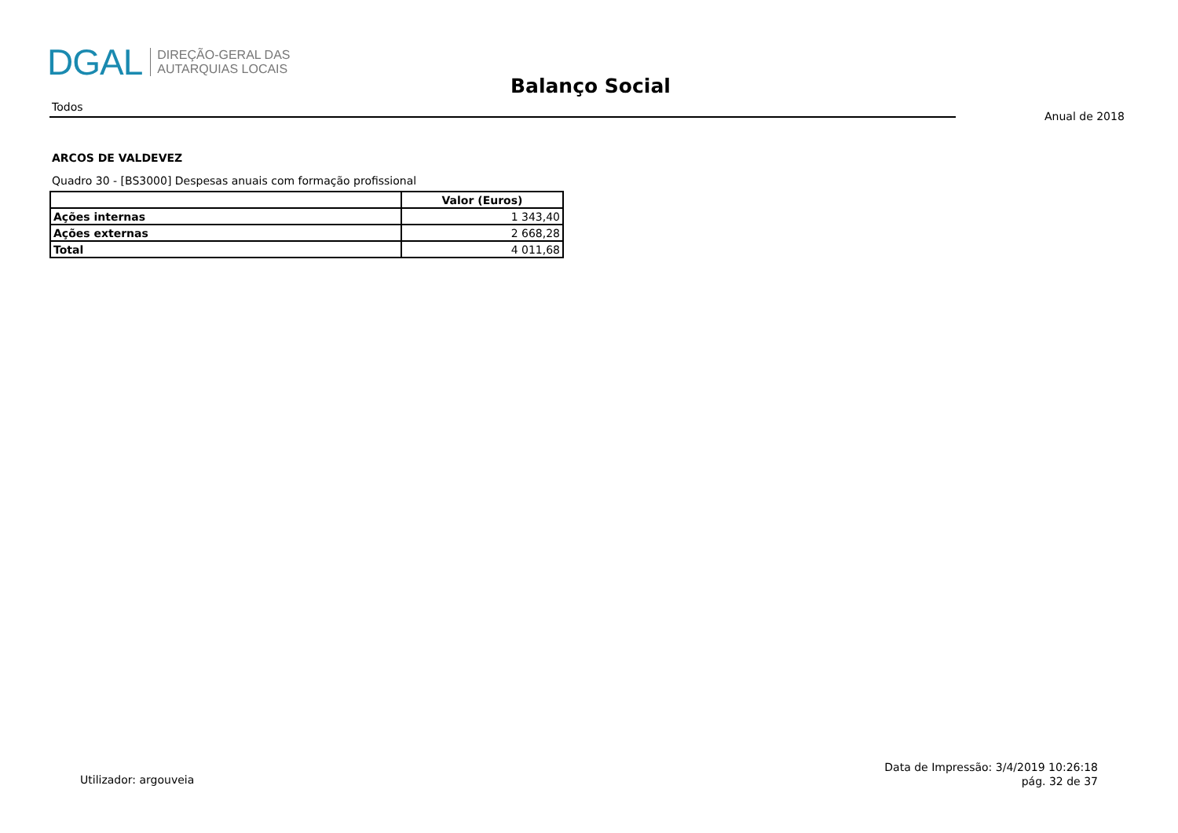DGAL
DIREÇÃO-GERAL DAS
AUTARQUIAS LOCAIS
Balanço Social
Todos
Anual de 2018
ARCOS DE VALDEVEZ
Quadro 30 - [BS3000] Despesas anuais com formação profissional
| | Valor (Euros) |
| --- | --- |
| Ações internas | 1 343,40 |
| Ações externas | 2 668,28 |
| Total | 4 011,68 |
Utilizador: argouveia
Data de Impressão: 3/4/2019 10:26:18
pág. 32 de 37